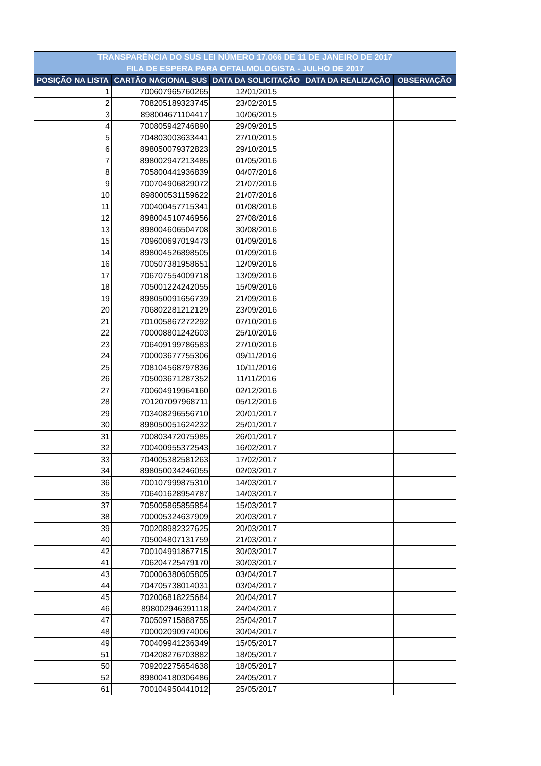| TRANSPARÊNCIA DO SUS LEI NÚMERO 17.066 DE 11 DE JANEIRO DE 2017 | | | | |
| FILA DE ESPERA PARA OFTALMOLOGISTA - JULHO DE 2017 | | | | |
| POSIÇÃO NA LISTA | CARTÃO NACIONAL SUS | DATA DA SOLICITAÇÃO | DATA DA REALIZAÇÃO | OBSERVAÇÃO |
| 1 | 700607965760265 | 12/01/2015 | | |
| 2 | 708205189323745 | 23/02/2015 | | |
| 3 | 898004671104417 | 10/06/2015 | | |
| 4 | 700805942746890 | 29/09/2015 | | |
| 5 | 704803003633441 | 27/10/2015 | | |
| 6 | 898050079372823 | 29/10/2015 | | |
| 7 | 898002947213485 | 01/05/2016 | | |
| 8 | 705800441936839 | 04/07/2016 | | |
| 9 | 700704906829072 | 21/07/2016 | | |
| 10 | 898000531159622 | 21/07/2016 | | |
| 11 | 700400457715341 | 01/08/2016 | | |
| 12 | 898004510746956 | 27/08/2016 | | |
| 13 | 898004606504708 | 30/08/2016 | | |
| 15 | 709600697019473 | 01/09/2016 | | |
| 14 | 898004526898505 | 01/09/2016 | | |
| 16 | 700507381958651 | 12/09/2016 | | |
| 17 | 706707554009718 | 13/09/2016 | | |
| 18 | 705001224242055 | 15/09/2016 | | |
| 19 | 898050091656739 | 21/09/2016 | | |
| 20 | 706802281212129 | 23/09/2016 | | |
| 21 | 701005867272292 | 07/10/2016 | | |
| 22 | 700008801242603 | 25/10/2016 | | |
| 23 | 706409199786583 | 27/10/2016 | | |
| 24 | 700003677755306 | 09/11/2016 | | |
| 25 | 708104568797836 | 10/11/2016 | | |
| 26 | 705003671287352 | 11/11/2016 | | |
| 27 | 700604919964160 | 02/12/2016 | | |
| 28 | 701207097968711 | 05/12/2016 | | |
| 29 | 703408296556710 | 20/01/2017 | | |
| 30 | 898050051624232 | 25/01/2017 | | |
| 31 | 700803472075985 | 26/01/2017 | | |
| 32 | 700400955372543 | 16/02/2017 | | |
| 33 | 704005382581263 | 17/02/2017 | | |
| 34 | 898050034246055 | 02/03/2017 | | |
| 36 | 700107999875310 | 14/03/2017 | | |
| 35 | 706401628954787 | 14/03/2017 | | |
| 37 | 705005865855854 | 15/03/2017 | | |
| 38 | 700005324637909 | 20/03/2017 | | |
| 39 | 700208982327625 | 20/03/2017 | | |
| 40 | 705004807131759 | 21/03/2017 | | |
| 42 | 700104991867715 | 30/03/2017 | | |
| 41 | 706204725479170 | 30/03/2017 | | |
| 43 | 700006380605805 | 03/04/2017 | | |
| 44 | 704705738014031 | 03/04/2017 | | |
| 45 | 702006818225684 | 20/04/2017 | | |
| 46 | 898002946391118 | 24/04/2017 | | |
| 47 | 700509715888755 | 25/04/2017 | | |
| 48 | 700002090974006 | 30/04/2017 | | |
| 49 | 700409941236349 | 15/05/2017 | | |
| 51 | 704208276703882 | 18/05/2017 | | |
| 50 | 709202275654638 | 18/05/2017 | | |
| 52 | 898004180306486 | 24/05/2017 | | |
| 61 | 700104950441012 | 25/05/2017 | | |